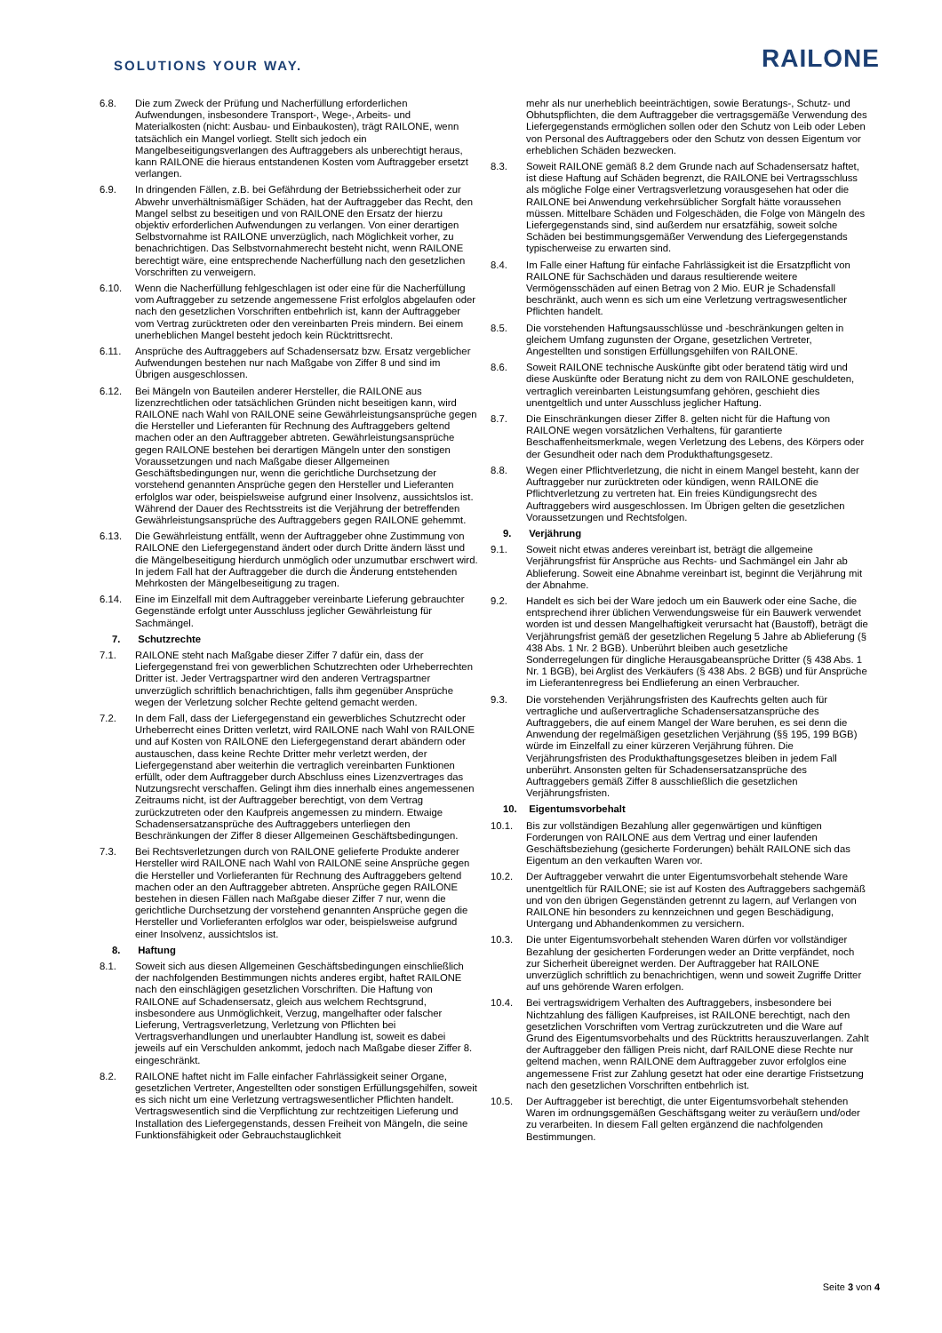SOLUTIONS YOUR WAY.
RAILONE
6.8. Die zum Zweck der Prüfung und Nacherfüllung erforderlichen Aufwendungen, insbesondere Transport-, Wege-, Arbeits- und Materialkosten (nicht: Ausbau- und Einbaukosten), trägt RAILONE, wenn tatsächlich ein Mangel vorliegt. Stellt sich jedoch ein Mangelbeseitigungsverlangen des Auftraggebers als unberechtigt heraus, kann RAILONE die hieraus entstandenen Kosten vom Auftraggeber ersetzt verlangen.
6.9. In dringenden Fällen, z.B. bei Gefährdung der Betriebssicherheit oder zur Abwehr unverhältnismäßiger Schäden, hat der Auftraggeber das Recht, den Mangel selbst zu beseitigen und von RAILONE den Ersatz der hierzu objektiv erforderlichen Aufwendungen zu verlangen. Von einer derartigen Selbstvornahme ist RAILONE unverzüglich, nach Möglichkeit vorher, zu benachrichtigen. Das Selbstvornahmerecht besteht nicht, wenn RAILONE berechtigt wäre, eine entsprechende Nacherfüllung nach den gesetzlichen Vorschriften zu verweigern.
6.10. Wenn die Nacherfüllung fehlgeschlagen ist oder eine für die Nacherfüllung vom Auftraggeber zu setzende angemessene Frist erfolglos abgelaufen oder nach den gesetzlichen Vorschriften entbehrlich ist, kann der Auftraggeber vom Vertrag zurücktreten oder den vereinbarten Preis mindern. Bei einem unerheblichen Mangel besteht jedoch kein Rücktrittsrecht.
6.11. Ansprüche des Auftraggebers auf Schadensersatz bzw. Ersatz vergeblicher Aufwendungen bestehen nur nach Maßgabe von Ziffer 8 und sind im Übrigen ausgeschlossen.
6.12. Bei Mängeln von Bauteilen anderer Hersteller, die RAILONE aus lizenzrechtlichen oder tatsächlichen Gründen nicht beseitigen kann, wird RAILONE nach Wahl von RAILONE seine Gewährleistungsansprüche gegen die Hersteller und Lieferanten für Rechnung des Auftraggebers geltend machen oder an den Auftraggeber abtreten. Gewährleistungsansprüche gegen RAILONE bestehen bei derartigen Mängeln unter den sonstigen Voraussetzungen und nach Maßgabe dieser Allgemeinen Geschäftsbedingungen nur, wenn die gerichtliche Durchsetzung der vorstehend genannten Ansprüche gegen den Hersteller und Lieferanten erfolglos war oder, beispielsweise aufgrund einer Insolvenz, aussichtslos ist. Während der Dauer des Rechtsstreits ist die Verjährung der betreffenden Gewährleistungsansprüche des Auftraggebers gegen RAILONE gehemmt.
6.13. Die Gewährleistung entfällt, wenn der Auftraggeber ohne Zustimmung von RAILONE den Liefergegenstand ändert oder durch Dritte ändern lässt und die Mängelbeseitigung hierdurch unmöglich oder unzumutbar erschwert wird. In jedem Fall hat der Auftraggeber die durch die Änderung entstehenden Mehrkosten der Mängelbeseitigung zu tragen.
6.14. Eine im Einzelfall mit dem Auftraggeber vereinbarte Lieferung gebrauchter Gegenstände erfolgt unter Ausschluss jeglicher Gewährleistung für Sachmängel.
7. Schutzrechte
7.1. RAILONE steht nach Maßgabe dieser Ziffer 7 dafür ein, dass der Liefergegenstand frei von gewerblichen Schutzrechten oder Urheberrechten Dritter ist. Jeder Vertragspartner wird den anderen Vertragspartner unverzüglich schriftlich benachrichtigen, falls ihm gegenüber Ansprüche wegen der Verletzung solcher Rechte geltend gemacht werden.
7.2. In dem Fall, dass der Liefergegenstand ein gewerbliches Schutzrecht oder Urheberrecht eines Dritten verletzt, wird RAILONE nach Wahl von RAILONE und auf Kosten von RAILONE den Liefergegenstand derart abändern oder austauschen, dass keine Rechte Dritter mehr verletzt werden, der Liefergegenstand aber weiterhin die vertraglich vereinbarten Funktionen erfüllt, oder dem Auftraggeber durch Abschluss eines Lizenzvertrages das Nutzungsrecht verschaffen. Gelingt ihm dies innerhalb eines angemessenen Zeitraums nicht, ist der Auftraggeber berechtigt, von dem Vertrag zurückzutreten oder den Kaufpreis angemessen zu mindern. Etwaige Schadensersatzansprüche des Auftraggebers unterliegen den Beschränkungen der Ziffer 8 dieser Allgemeinen Geschäftsbedingungen.
7.3. Bei Rechtsverletzungen durch von RAILONE gelieferte Produkte anderer Hersteller wird RAILONE nach Wahl von RAILONE seine Ansprüche gegen die Hersteller und Vorlieferanten für Rechnung des Auftraggebers geltend machen oder an den Auftraggeber abtreten. Ansprüche gegen RAILONE bestehen in diesen Fällen nach Maßgabe dieser Ziffer 7 nur, wenn die gerichtliche Durchsetzung der vorstehend genannten Ansprüche gegen die Hersteller und Vorlieferanten erfolglos war oder, beispielsweise aufgrund einer Insolvenz, aussichtslos ist.
8. Haftung
8.1. Soweit sich aus diesen Allgemeinen Geschäftsbedingungen einschließlich der nachfolgenden Bestimmungen nichts anderes ergibt, haftet RAILONE nach den einschlägigen gesetzlichen Vorschriften. Die Haftung von RAILONE auf Schadensersatz, gleich aus welchem Rechtsgrund, insbesondere aus Unmöglichkeit, Verzug, mangelhafter oder falscher Lieferung, Vertragsverletzung, Verletzung von Pflichten bei Vertragsverhandlungen und unerlaubter Handlung ist, soweit es dabei jeweils auf ein Verschulden ankommt, jedoch nach Maßgabe dieser Ziffer 8. eingeschränkt.
8.2. RAILONE haftet nicht im Falle einfacher Fahrlässigkeit seiner Organe, gesetzlichen Vertreter, Angestellten oder sonstigen Erfüllungsgehilfen, soweit es sich nicht um eine Verletzung vertragswesentlicher Pflichten handelt. Vertragswesentlich sind die Verpflichtung zur rechtzeitigen Lieferung und Installation des Liefergegenstands, dessen Freiheit von Mängeln, die seine Funktionsfähigkeit oder Gebrauchstauglichkeit
mehr als nur unerheblich beeinträchtigen, sowie Beratungs-, Schutz- und Obhutspflichten, die dem Auftraggeber die vertragsgemäße Verwendung des Liefergegenstands ermöglichen sollen oder den Schutz von Leib oder Leben von Personal des Auftraggebers oder den Schutz von dessen Eigentum vor erheblichen Schäden bezwecken.
8.3. Soweit RAILONE gemäß 8.2 dem Grunde nach auf Schadensersatz haftet, ist diese Haftung auf Schäden begrenzt, die RAILONE bei Vertragsschluss als mögliche Folge einer Vertragsverletzung vorausgesehen hat oder die RAILONE bei Anwendung verkehrsüblicher Sorgfalt hätte voraussehen müssen. Mittelbare Schäden und Folgeschäden, die Folge von Mängeln des Liefergegenstands sind, sind außerdem nur ersatzfähig, soweit solche Schäden bei bestimmungsgemäßer Verwendung des Liefergegenstands typischerweise zu erwarten sind.
8.4. Im Falle einer Haftung für einfache Fahrlässigkeit ist die Ersatzpflicht von RAILONE für Sachschäden und daraus resultierende weitere Vermögensschäden auf einen Betrag von 2 Mio. EUR je Schadensfall beschränkt, auch wenn es sich um eine Verletzung vertragswesentlicher Pflichten handelt.
8.5. Die vorstehenden Haftungsausschlüsse und -beschränkungen gelten in gleichem Umfang zugunsten der Organe, gesetzlichen Vertreter, Angestellten und sonstigen Erfüllungsgehilfen von RAILONE.
8.6. Soweit RAILONE technische Auskünfte gibt oder beratend tätig wird und diese Auskünfte oder Beratung nicht zu dem von RAILONE geschuldeten, vertraglich vereinbarten Leistungsumfang gehören, geschieht dies unentgeltlich und unter Ausschluss jeglicher Haftung.
8.7. Die Einschränkungen dieser Ziffer 8. gelten nicht für die Haftung von RAILONE wegen vorsätzlichen Verhaltens, für garantierte Beschaffenheitsmerkmale, wegen Verletzung des Lebens, des Körpers oder der Gesundheit oder nach dem Produkthaftungsgesetz.
8.8. Wegen einer Pflichtverletzung, die nicht in einem Mangel besteht, kann der Auftraggeber nur zurücktreten oder kündigen, wenn RAILONE die Pflichtverletzung zu vertreten hat. Ein freies Kündigungsrecht des Auftraggebers wird ausgeschlossen. Im Übrigen gelten die gesetzlichen Voraussetzungen und Rechtsfolgen.
9. Verjährung
9.1. Soweit nicht etwas anderes vereinbart ist, beträgt die allgemeine Verjährungsfrist für Ansprüche aus Rechts- und Sachmängel ein Jahr ab Ablieferung. Soweit eine Abnahme vereinbart ist, beginnt die Verjährung mit der Abnahme.
9.2. Handelt es sich bei der Ware jedoch um ein Bauwerk oder eine Sache, die entsprechend ihrer üblichen Verwendungsweise für ein Bauwerk verwendet worden ist und dessen Mangelhaftigkeit verursacht hat (Baustoff), beträgt die Verjährungsfrist gemäß der gesetzlichen Regelung 5 Jahre ab Ablieferung (§ 438 Abs. 1 Nr. 2 BGB). Unberührt bleiben auch gesetzliche Sonderregelungen für dingliche Herausgabeansprüche Dritter (§ 438 Abs. 1 Nr. 1 BGB), bei Arglist des Verkäufers (§ 438 Abs. 2 BGB) und für Ansprüche im Lieferantenregress bei Endlieferung an einen Verbraucher.
9.3. Die vorstehenden Verjährungsfristen des Kaufrechts gelten auch für vertragliche und außervertragliche Schadensersatzansprüche des Auftraggebers, die auf einem Mangel der Ware beruhen, es sei denn die Anwendung der regelmäßigen gesetzlichen Verjährung (§§ 195, 199 BGB) würde im Einzelfall zu einer kürzeren Verjährung führen. Die Verjährungsfristen des Produkthaftungsgesetzes bleiben in jedem Fall unberührt. Ansonsten gelten für Schadensersatzansprüche des Auftraggebers gemäß Ziffer 8 ausschließlich die gesetzlichen Verjährungsfristen.
10. Eigentumsvorbehalt
10.1. Bis zur vollständigen Bezahlung aller gegenwärtigen und künftigen Forderungen von RAILONE aus dem Vertrag und einer laufenden Geschäftsbeziehung (gesicherte Forderungen) behält RAILONE sich das Eigentum an den verkauften Waren vor.
10.2. Der Auftraggeber verwahrt die unter Eigentumsvorbehalt stehende Ware unentgeltlich für RAILONE; sie ist auf Kosten des Auftraggebers sachgemäß und von den übrigen Gegenständen getrennt zu lagern, auf Verlangen von RAILONE hin besonders zu kennzeichnen und gegen Beschädigung, Untergang und Abhandenkommen zu versichern.
10.3. Die unter Eigentumsvorbehalt stehenden Waren dürfen vor vollständiger Bezahlung der gesicherten Forderungen weder an Dritte verpfändet, noch zur Sicherheit übereignet werden. Der Auftraggeber hat RAILONE unverzüglich schriftlich zu benachrichtigen, wenn und soweit Zugriffe Dritter auf uns gehörende Waren erfolgen.
10.4. Bei vertragswidrigem Verhalten des Auftraggebers, insbesondere bei Nichtzahlung des fälligen Kaufpreises, ist RAILONE berechtigt, nach den gesetzlichen Vorschriften vom Vertrag zurückzutreten und die Ware auf Grund des Eigentumsvorbehalts und des Rücktritts herauszuverlangen. Zahlt der Auftraggeber den fälligen Preis nicht, darf RAILONE diese Rechte nur geltend machen, wenn RAILONE dem Auftraggeber zuvor erfolglos eine angemessene Frist zur Zahlung gesetzt hat oder eine derartige Fristsetzung nach den gesetzlichen Vorschriften entbehrlich ist.
10.5. Der Auftraggeber ist berechtigt, die unter Eigentumsvorbehalt stehenden Waren im ordnungsgemäßen Geschäftsgang weiter zu veräußern und/oder zu verarbeiten. In diesem Fall gelten ergänzend die nachfolgenden Bestimmungen.
Seite 3 von 4